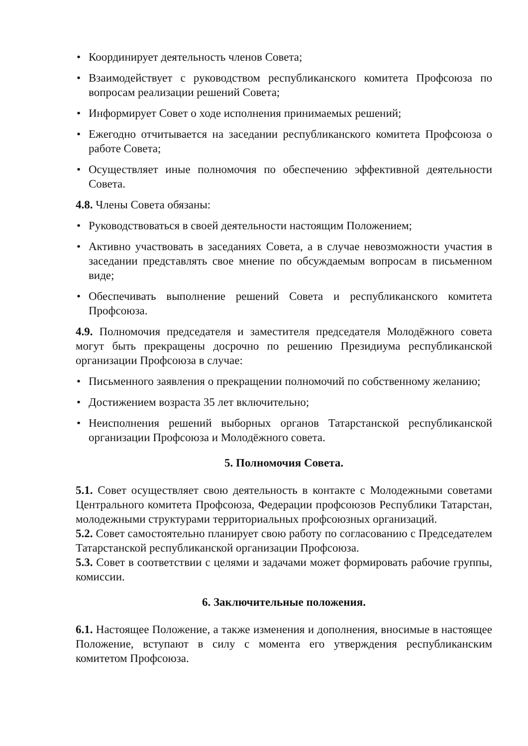• Координирует деятельность членов Совета;
• Взаимодействует с руководством республиканского комитета Профсоюза по вопросам реализации решений Совета;
• Информирует Совет о ходе исполнения принимаемых решений;
• Ежегодно отчитывается на заседании республиканского комитета Профсоюза о работе Совета;
• Осуществляет иные полномочия по обеспечению эффективной деятельности Совета.
4.8. Члены Совета обязаны:
• Руководствоваться в своей деятельности настоящим Положением;
• Активно участвовать в заседаниях Совета, а в случае невозможности участия в заседании представлять свое мнение по обсуждаемым вопросам в письменном виде;
• Обеспечивать выполнение решений Совета и республиканского комитета Профсоюза.
4.9. Полномочия председателя и заместителя председателя Молодёжного совета могут быть прекращены досрочно по решению Президиума республиканской организации Профсоюза в случае:
• Письменного заявления о прекращении полномочий по собственному желанию;
• Достижением возраста 35 лет включительно;
• Неисполнения решений выборных органов Татарстанской республиканской организации Профсоюза и Молодёжного совета.
5. Полномочия Совета.
5.1. Совет осуществляет свою деятельность в контакте с Молодежными советами Центрального комитета Профсоюза, Федерации профсоюзов Республики Татарстан, молодежными структурами территориальных профсоюзных организаций.
5.2. Совет самостоятельно планирует свою работу по согласованию с Председателем Татарстанской республиканской организации Профсоюза.
5.3. Совет в соответствии с целями и задачами может формировать рабочие группы, комиссии.
6. Заключительные положения.
6.1. Настоящее Положение, а также изменения и дополнения, вносимые в настоящее Положение, вступают в силу с момента его утверждения республиканским комитетом Профсоюза.